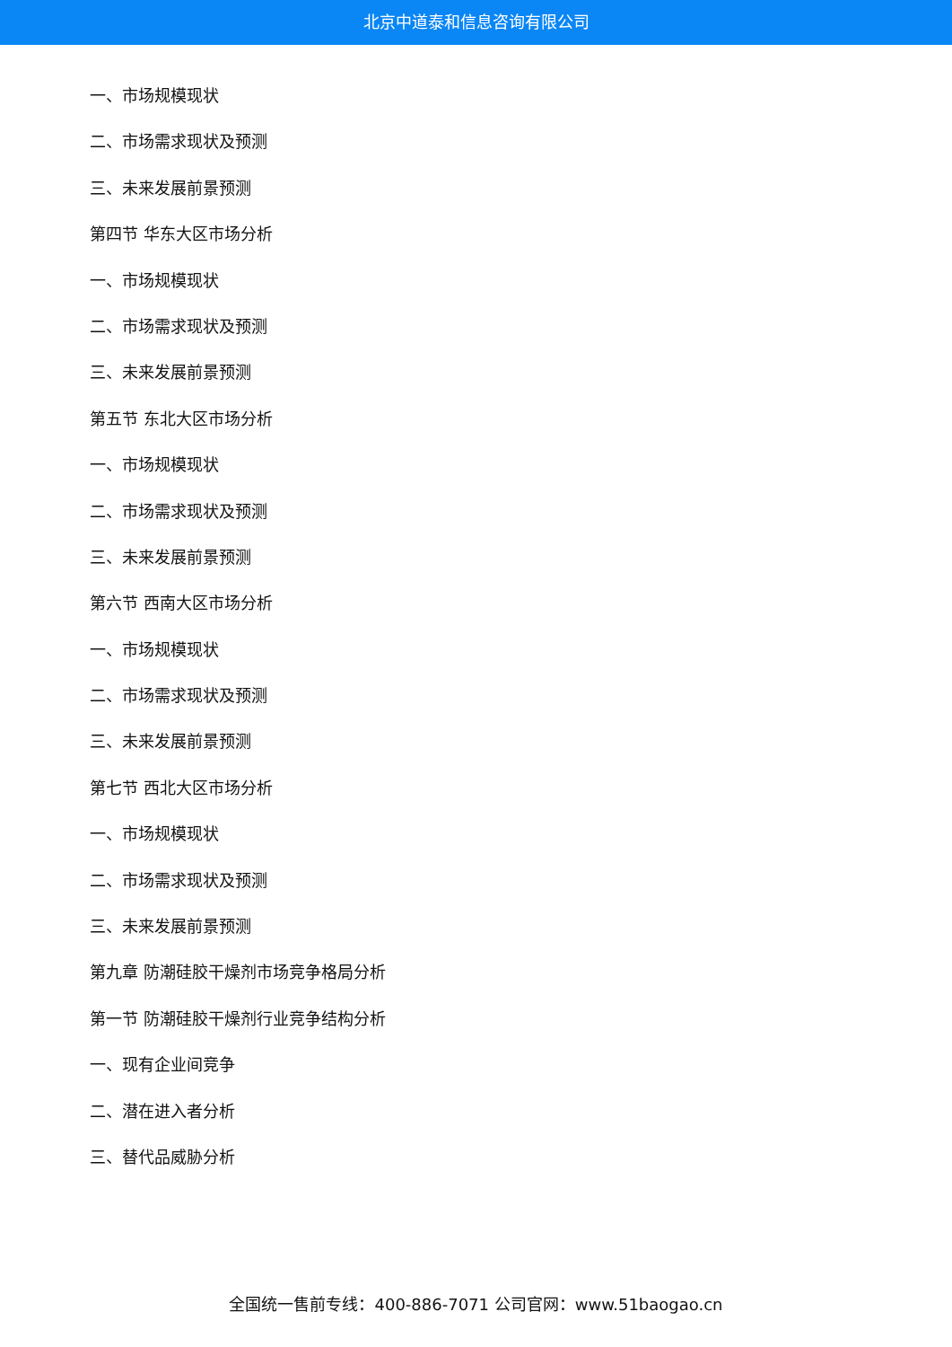北京中道泰和信息咨询有限公司
一、市场规模现状
二、市场需求现状及预测
三、未来发展前景预测
第四节 华东大区市场分析
一、市场规模现状
二、市场需求现状及预测
三、未来发展前景预测
第五节 东北大区市场分析
一、市场规模现状
二、市场需求现状及预测
三、未来发展前景预测
第六节 西南大区市场分析
一、市场规模现状
二、市场需求现状及预测
三、未来发展前景预测
第七节 西北大区市场分析
一、市场规模现状
二、市场需求现状及预测
三、未来发展前景预测
第九章 防潮硅胶干燥剂市场竞争格局分析
第一节 防潮硅胶干燥剂行业竞争结构分析
一、现有企业间竞争
二、潜在进入者分析
三、替代品威胁分析
全国统一售前专线：400-886-7071 公司官网：www.51baogao.cn